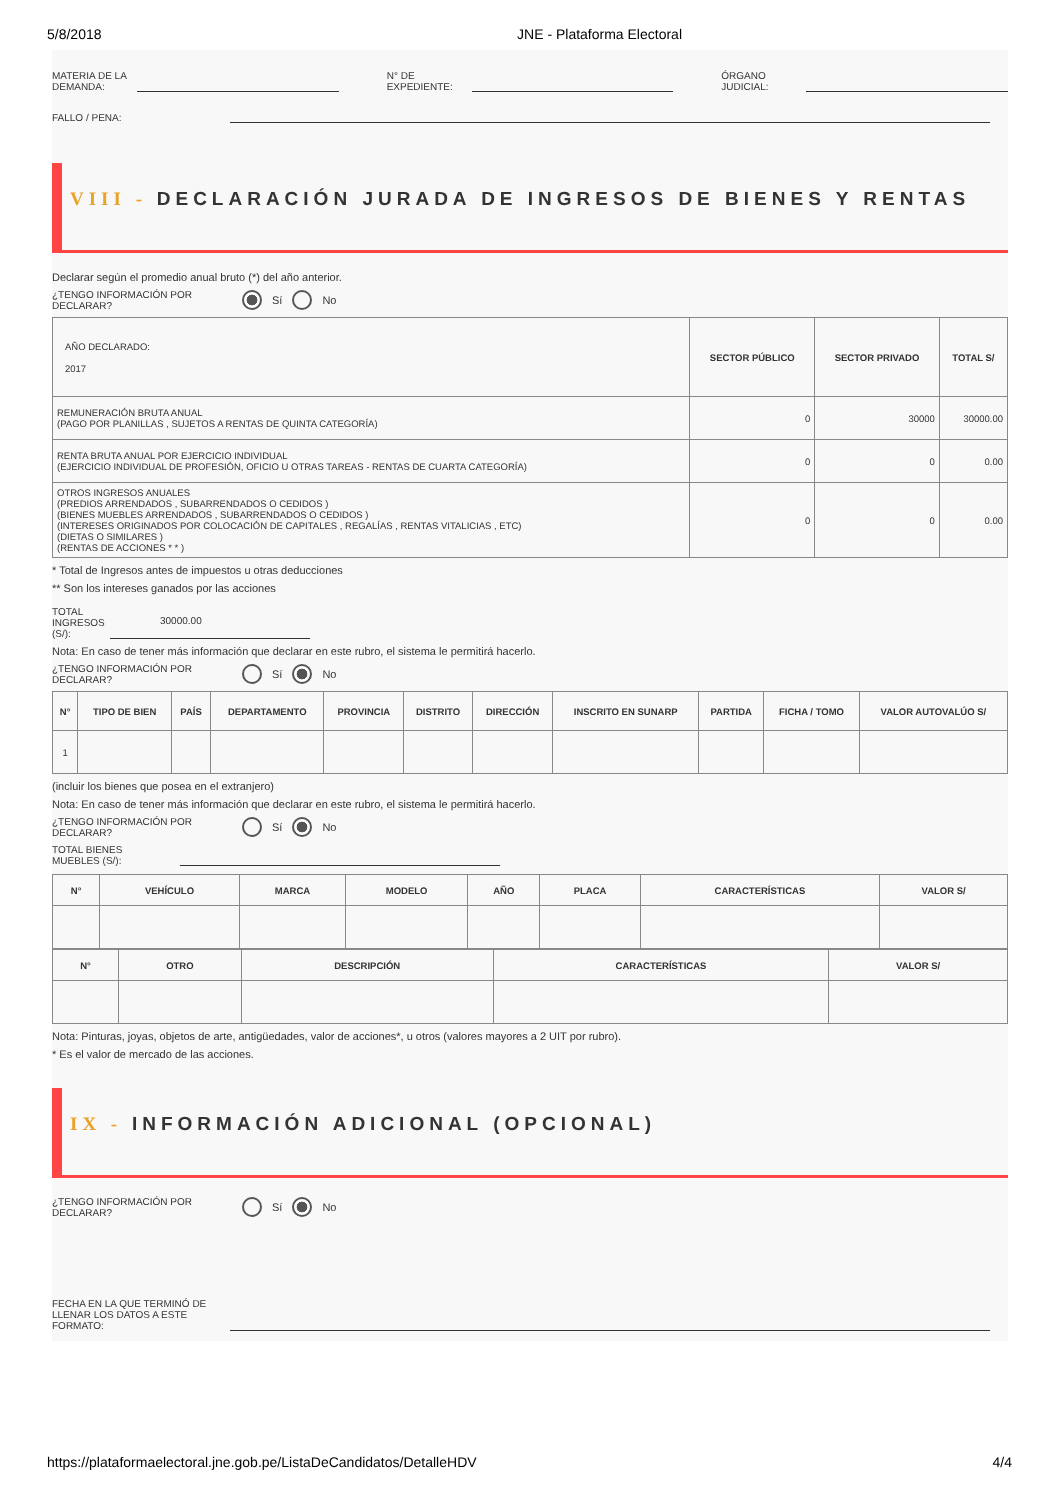5/8/2018 JNE - Plataforma Electoral
MATERIA DE LA DEMANDA:
N° DE EXPEDIENTE:
ÓRGANO JUDICIAL:
FALLO / PENA:
VIII - DECLARACIÓN JURADA DE INGRESOS DE BIENES Y RENTAS
Declarar según el promedio anual bruto (*) del año anterior.
¿TENGO INFORMACIÓN POR DECLARAR? Sí No
| AÑO DECLARADO: 2017 | SECTOR PÚBLICO | SECTOR PRIVADO | TOTAL S/ |
| REMUNERACIÓN BRUTA ANUAL (PAGO POR PLANILLAS , SUJETOS A RENTAS DE QUINTA CATEGORÍA) | 0 | 30000 | 30000.00 |
| RENTA BRUTA ANUAL POR EJERCICIO INDIVIDUAL (EJERCICIO INDIVIDUAL DE PROFESIÓN, OFICIO U OTRAS TAREAS - RENTAS DE CUARTA CATEGORÍA) | 0 | 0 | 0.00 |
| OTROS INGRESOS ANUALES (PREDIOS ARRENDADOS , SUBARRENDADOS O CEDIDOS ) (BIENES MUEBLES ARRENDADOS , SUBARRENDADOS O CEDIDOS ) (INTERESES ORIGINADOS POR COLOCACIÓN DE CAPITALES , REGALÍAS , RENTAS VITALICIAS , ETC) (DIETAS O SIMILARES ) (RENTAS DE ACCIONES * * ) | 0 | 0 | 0.00 |
* Total de Ingresos antes de impuestos u otras deducciones
** Son los intereses ganados por las acciones
TOTAL INGRESOS (S/):
30000.00
Nota: En caso de tener más información que declarar en este rubro, el sistema le permitirá hacerlo.
¿TENGO INFORMACIÓN POR DECLARAR? Sí No
| N° | TIPO DE BIEN | PAÍS | DEPARTAMENTO | PROVINCIA | DISTRITO | DIRECCIÓN | INSCRITO EN SUNARP | PARTIDA | FICHA / TOMO | VALOR AUTOVALÚO S/ |
| --- | --- | --- | --- | --- | --- | --- | --- | --- | --- | --- |
| 1 | | | | | | | | | | |
(incluir los bienes que posea en el extranjero)
Nota: En caso de tener más información que declarar en este rubro, el sistema le permitirá hacerlo.
¿TENGO INFORMACIÓN POR DECLARAR? Sí No
TOTAL BIENES MUEBLES (S/):
| N° | VEHÍCULO | MARCA | MODELO | AÑO | PLACA | CARACTERÍSTICAS | VALOR S/ |
| --- | --- | --- | --- | --- | --- | --- | --- |
| N° | OTRO | DESCRIPCIÓN | CARACTERÍSTICAS | VALOR S/ |
| --- | --- | --- | --- | --- |
Nota: Pinturas, joyas, objetos de arte, antigüedades, valor de acciones*, u otros (valores mayores a 2 UIT por rubro).
* Es el valor de mercado de las acciones.
IX - INFORMACIÓN ADICIONAL (OPCIONAL)
¿TENGO INFORMACIÓN POR DECLARAR? Sí No
FECHA EN LA QUE TERMINÓ DE LLENAR LOS DATOS A ESTE FORMATO:
https://plataformaelectoral.jne.gob.pe/ListaDeCandidatos/DetalleHDV 4/4